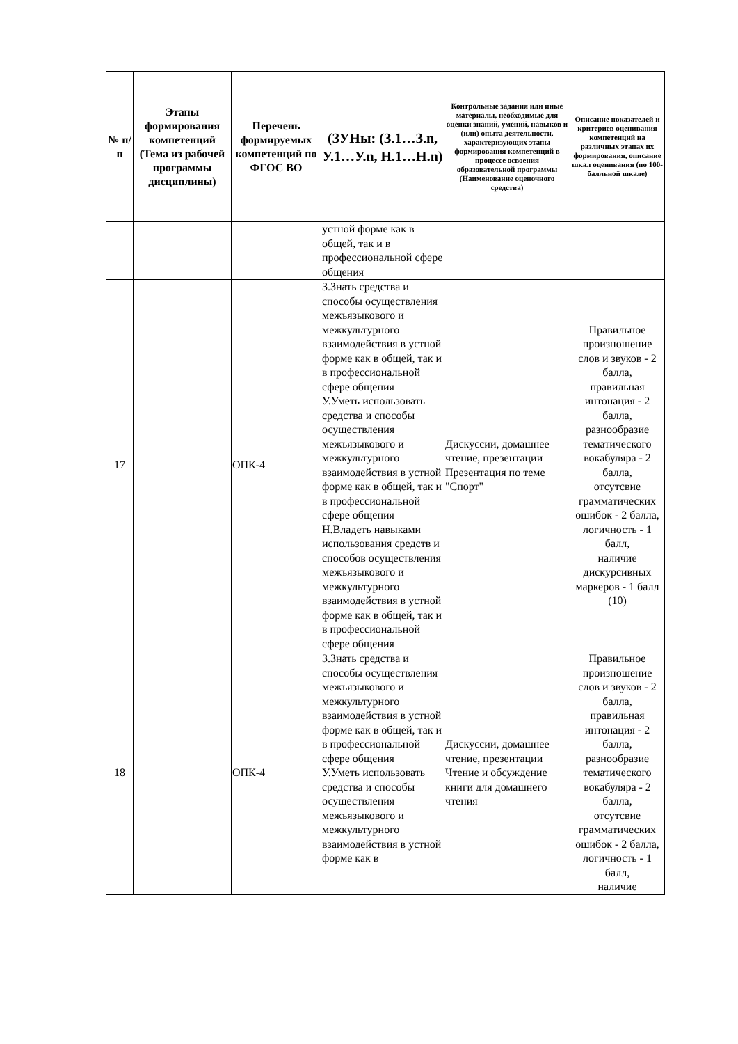| № п/п | Этапы формирования компетенций (Тема из рабочей программы дисциплины) | Перечень формируемых компетенций по ФГОС ВО | (ЗУНы: (З.1…З.n, У.1…У.n, Н.1…Н.n) | Контрольные задания или иные материалы, необходимые для оценки знаний, умений, навыков и (или) опыта деятельности, характеризующих этапы формирования компетенций в процессе освоения образовательной программы (Наименование оценочного средства) | Описание показателей и критериев оценивания компетенций на различных этапах их формирования, описание шкал оценивания (по 100-балльной шкале) |
| --- | --- | --- | --- | --- | --- |
| | | | устной форме как в общей, так и в профессиональной сфере общения | | |
| 17 | | ОПК-4 | З.Знать средства и способы осуществления межъязыкового и межкультурного взаимодействия в устной форме как в общей, так и в профессиональной сфере общения У.Уметь использовать средства и способы осуществления межъязыкового и межкультурного взаимодействия в устной форме как в общей, так и в профессиональной сфере общения Н.Владеть навыками использования средств и способов осуществления межъязыкового и межкультурного взаимодействия в устной форме как в общей, так и в профессиональной сфере общения | Дискуссии, домашнее чтение, презентации Презентация по теме "Спорт" | Правильное произношение слов и звуков - 2 балла, правильная интонация - 2 балла, разнообразие тематического вокабуляра - 2 балла, отсутсвие грамматических ошибок - 2 балла, логичность - 1 балл, наличие дискурсивных маркеров - 1 балл (10) |
| 18 | | ОПК-4 | З.Знать средства и способы осуществления межъязыкового и межкультурного взаимодействия в устной форме как в общей, так и в профессиональной сфере общения У.Уметь использовать средства и способы осуществления межъязыкового и межкультурного взаимодействия в устной форме как в | Дискуссии, домашнее чтение, презентации Чтение и обсуждение книги для домашнего чтения | Правильное произношение слов и звуков - 2 балла, правильная интонация - 2 балла, разнообразие тематического вокабуляра - 2 балла, отсутсвие грамматических ошибок - 2 балла, логичность - 1 балл, наличие |